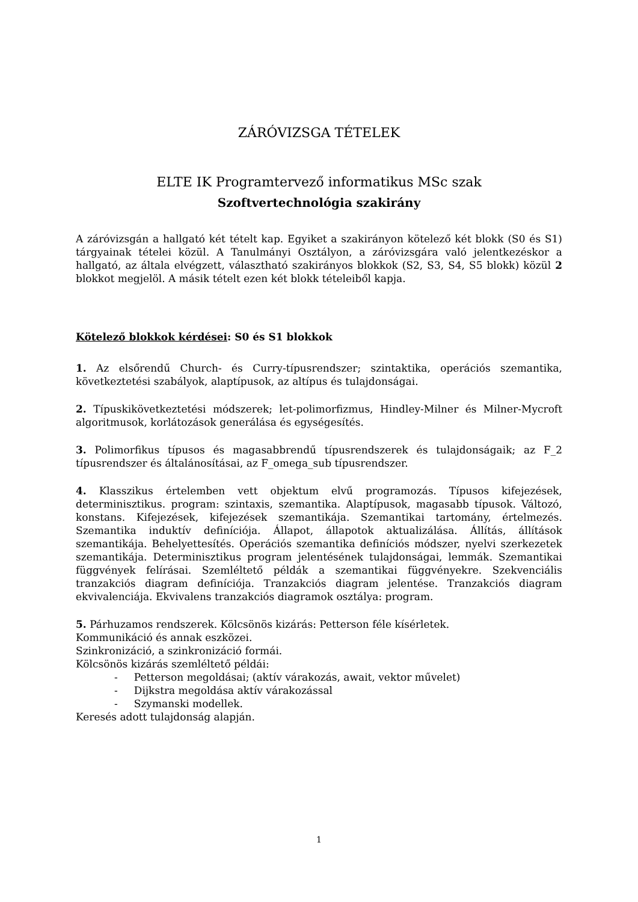ZÁRÓVIZSGA TÉTELEK
ELTE IK Programtervező informatikus MSc szak
Szoftvertechnológia szakirány
A záróvizsgán a hallgató két tételt kap. Egyiket a szakirányon kötelező két blokk (S0 és S1) tárgyainak tételei közül. A Tanulmányi Osztályon, a záróvizsgára való jelentkezéskor a hallgató, az általa elvégzett, választható szakirányos blokkok (S2, S3, S4, S5 blokk) közül 2 blokkot megjelöl. A másik tételt ezen két blokk tételeiből kapja.
Kötelező blokkok kérdései: S0 és S1 blokkok
1. Az elsőrendű Church- és Curry-típusrendszer; szintaktika, operációs szemantika, következtetési szabályok, alaptípusok, az altípus és tulajdonságai.
2. Típuskikövetkeztetési módszerek; let-polimorfizmus, Hindley-Milner és Milner-Mycroft algoritmusok, korlátozások generálása és egységesítés.
3. Polimorfikus típusos és magasabbrendű típusrendszerek és tulajdonságaik; az F_2 típusrendszer és általánosításai, az F_omega_sub típusrendszer.
4. Klasszikus értelemben vett objektum elvű programozás. Típusos kifejezések, determinisztikus. program: szintaxis, szemantika. Alaptípusok, magasabb típusok. Változó, konstans. Kifejezések, kifejezések szemantikája. Szemantikai tartomány, értelmezés. Szemantika induktív definíciója. Állapot, állapotok aktualizálása. Állítás, állítások szemantikája. Behelyettesítés. Operációs szemantika definíciós módszer, nyelvi szerkezetek szemantikája. Determinisztikus program jelentésének tulajdonságai, lemmák. Szemantikai függvények felírásai. Szemléltető példák a szemantikai függvényekre. Szekvenciális tranzakciós diagram definíciója. Tranzakciós diagram jelentése. Tranzakciós diagram ekvivalenciája. Ekvivalens tranzakciós diagramok osztálya: program.
5. Párhuzamos rendszerek. Kölcsönös kizárás: Petterson féle kísérletek.
Kommunikáció és annak eszközei.
Szinkronizáció, a szinkronizáció formái.
Kölcsönös kizárás szemléltető példái:
- Petterson megoldásai; (aktív várakozás, await, vektor művelet)
- Dijkstra megoldása aktív várakozással
- Szymanski modellek.
Keresés adott tulajdonság alapján.
1